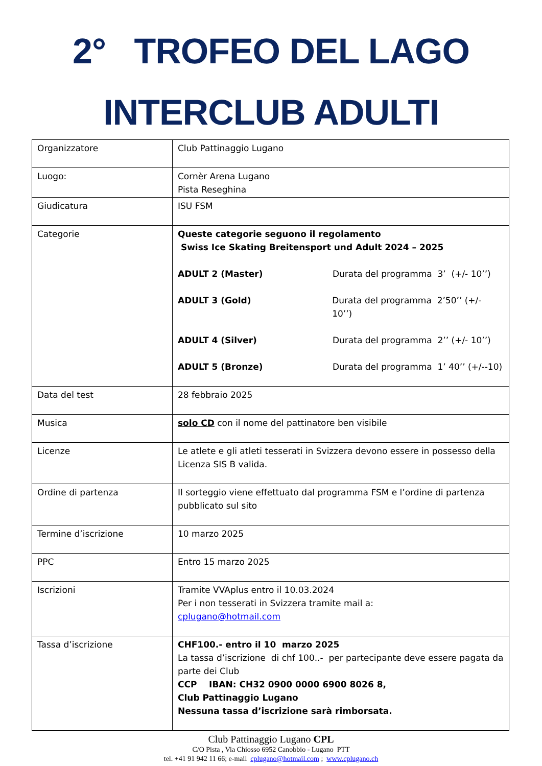2° TROFEO DEL LAGO
INTERCLUB ADULTI
| Organizzatore | Club Pattinaggio Lugano |
| Luogo: | Cornèr Arena Lugano Pista Reseghina |
| Giudicatura | ISU FSM |
| Categorie | Queste categorie seguono il regolamento Swiss Ice Skating Breitensport und Adult 2024 – 2025 ADULT 2 (Master) Durata del programma 3’ (+/- 10’’) ADULT 3 (Gold) Durata del programma 2’50’’ (+/- 10’’) ADULT 4 (Silver) Durata del programma 2’’ (+/- 10’’) ADULT 5 (Bronze) Durata del programma 1’ 40’’ (+/--10) |
| Data del test | 28 febbraio 2025 |
| Musica | solo CD con il nome del pattinatore ben visibile |
| Licenze | Le atlete e gli atleti tesserati in Svizzera devono essere in possesso della Licenza SIS B valida. |
| Ordine di partenza | Il sorteggio viene effettuato dal programma FSM e l’ordine di partenza pubblicato sul sito |
| Termine d’iscrizione | 10 marzo 2025 |
| PPC | Entro 15 marzo 2025 |
| Iscrizioni | Tramite VVAplus entro il 10.03.2024 Per i non tesserati in Svizzera tramite mail a: cplugano@hotmail.com |
| Tassa d’iscrizione | CHF100.- entro il 10 marzo 2025 La tassa d’iscrizione di chf 100..- per partecipante deve essere pagata da parte dei Club CCP IBAN: CH32 0900 0000 6900 8026 8, Club Pattinaggio Lugano Nessuna tassa d’iscrizione sarà rimborsata. |
Club Pattinaggio Lugano CPL
C/O Pista , Via Chiosso 6952 Canobbio - Lugano PTT
tel. +41 91 942 11 66; e-mail cplugano@hotmail.com ; www.cplugano.ch